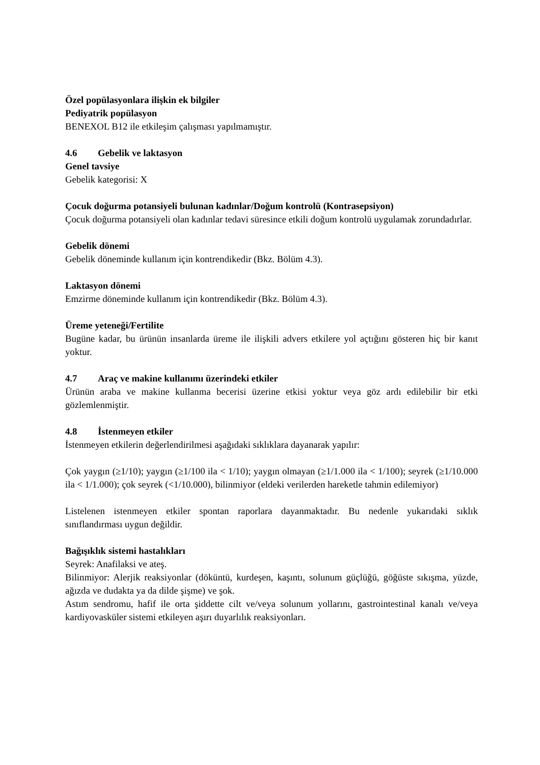Özel popülasyonlara ilişkin ek bilgiler
Pediyatrik popülasyon
BENEXOL B12 ile etkileşim çalışması yapılmamıştır.
4.6 Gebelik ve laktasyon
Genel tavsiye
Gebelik kategorisi: X
Çocuk doğurma potansiyeli bulunan kadınlar/Doğum kontrolü (Kontrasepsiyon)
Çocuk doğurma potansiyeli olan kadınlar tedavi süresince etkili doğum kontrolü uygulamak zorundadırlar.
Gebelik dönemi
Gebelik döneminde kullanım için kontrendikedir (Bkz. Bölüm 4.3).
Laktasyon dönemi
Emzirme döneminde kullanım için kontrendikedir (Bkz. Bölüm 4.3).
Üreme yeteneği/Fertilite
Bugüne kadar, bu ürünün insanlarda üreme ile ilişkili advers etkilere yol açtığını gösteren hiç bir kanıt yoktur.
4.7 Araç ve makine kullanımı üzerindeki etkiler
Ürünün araba ve makine kullanma becerisi üzerine etkisi yoktur veya göz ardı edilebilir bir etki gözlemlenmiştir.
4.8 İstenmeyen etkiler
İstenmeyen etkilerin değerlendirilmesi aşağıdaki sıklıklara dayanarak yapılır:
Çok yaygın (≥1/10); yaygın (≥1/100 ila < 1/10); yaygın olmayan (≥1/1.000 ila < 1/100); seyrek (≥1/10.000 ila < 1/1.000); çok seyrek (<1/10.000), bilinmiyor (eldeki verilerden hareketle tahmin edilemiyor)
Listelenen istenmeyen etkiler spontan raporlara dayanmaktadır. Bu nedenle yukarıdaki sıklık sınıflandırması uygun değildir.
Bağışıklık sistemi hastalıkları
Seyrek: Anafilaksi ve ateş.
Bilinmiyor: Alerjik reaksiyonlar (döküntü, kurdeşen, kaşıntı, solunum güçlüğü, göğüste sıkışma, yüzde, ağızda ve dudakta ya da dilde şişme) ve şok.
Astım sendromu, hafif ile orta şiddette cilt ve/veya solunum yollarını, gastrointestinal kanalı ve/veya kardiyovasküler sistemi etkileyen aşırı duyarlılık reaksiyonları.